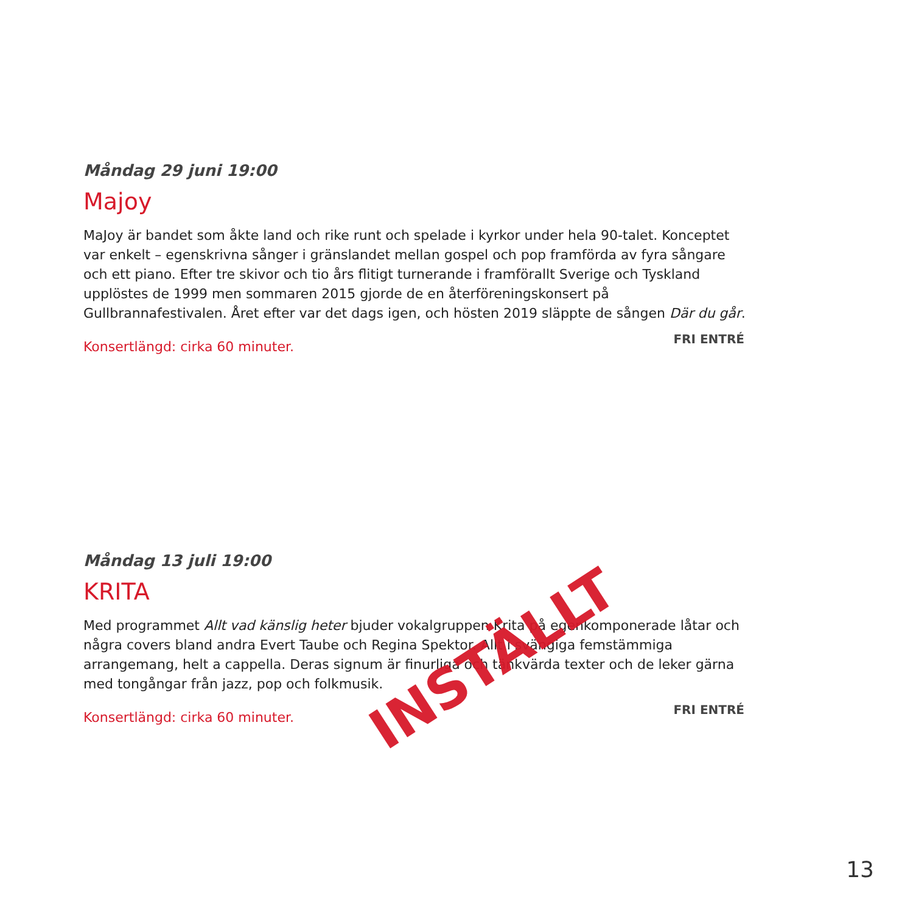Måndag 29 juni 19:00
Majoy
MaJoy är bandet som åkte land och rike runt och spelade i kyrkor under hela 90-talet. Konceptet var enkelt – egenskrivna sånger i gränslandet mellan gospel och pop framförda av fyra sångare och ett piano. Efter tre skivor och tio års flitigt turnerande i framförallt Sverige och Tyskland upplöstes de 1999 men sommaren 2015 gjorde de en återföreningskonsert på Gullbrannafestivalen. Året efter var det dags igen, och hösten 2019 släppte de sången Där du går.
Konsertlängd: cirka 60 minuter. FRI ENTRÉ
Måndag 13 juli 19:00
KRITA
Med programmet Allt vad känslig heter bjuder vokalgruppen Krita på egenkomponerade låtar och några covers bland andra Evert Taube och Regina Spektor. Allt i svängiga femstämmiga arrangemang, helt a cappella. Deras signum är finurliga och tänkvärda texter och de leker gärna med tongångar från jazz, pop och folkmusik.
Konsertlängd: cirka 60 minuter. FRI ENTRÉ
INSTÄLLT
13